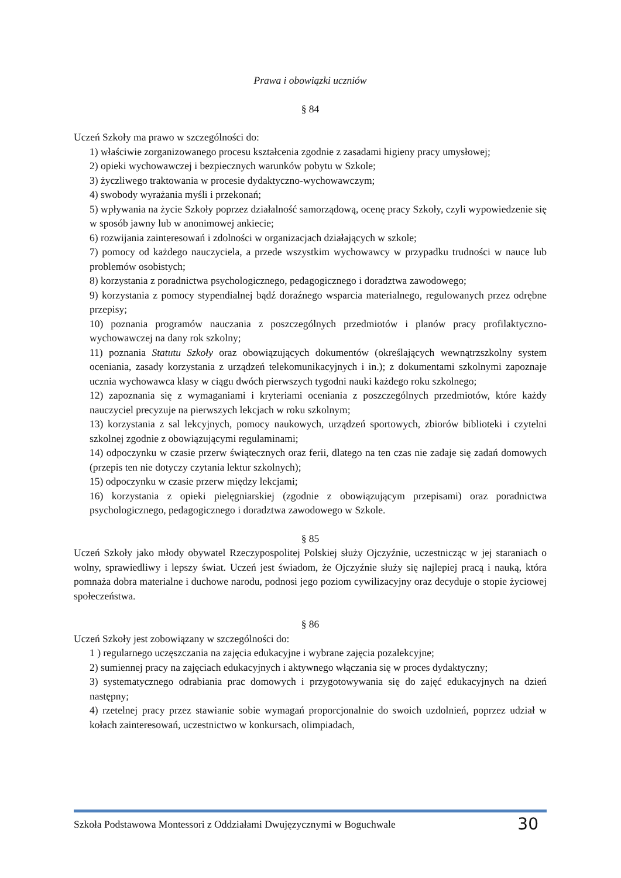Prawa i obowiązki uczniów
§ 84
Uczeń Szkoły ma prawo w szczególności do:
1) właściwie zorganizowanego procesu kształcenia zgodnie z zasadami higieny pracy umysłowej;
2) opieki wychowawczej i bezpiecznych warunków pobytu w Szkole;
3) życzliwego traktowania w procesie dydaktyczno-wychowawczym;
4) swobody wyrażania myśli i przekonań;
5) wpływania na życie Szkoły poprzez działalność samorządową, ocenę pracy Szkoły, czyli wypowiedzenie się w sposób jawny lub w anonimowej ankiecie;
6) rozwijania zainteresowań i zdolności w organizacjach działających w szkole;
7) pomocy od każdego nauczyciela, a przede wszystkim wychowawcy w przypadku trudności w nauce lub problemów osobistych;
8) korzystania z poradnictwa psychologicznego, pedagogicznego i doradztwa zawodowego;
9) korzystania z pomocy stypendialnej bądź doraźnego wsparcia materialnego, regulowanych przez odrębne przepisy;
10) poznania programów nauczania z poszczególnych przedmiotów i planów pracy profilaktyczno-wychowawczej na dany rok szkolny;
11) poznania Statutu Szkoły oraz obowiązujących dokumentów (określających wewnątrzszkolny system oceniania, zasady korzystania z urządzeń telekomunikacyjnych i in.); z dokumentami szkolnymi zapoznaje ucznia wychowawca klasy w ciągu dwóch pierwszych tygodni nauki każdego roku szkolnego;
12) zapoznania się z wymaganiami i kryteriami oceniania z poszczególnych przedmiotów, które każdy nauczyciel precyzuje na pierwszych lekcjach w roku szkolnym;
13) korzystania z sal lekcyjnych, pomocy naukowych, urządzeń sportowych, zbiorów biblioteki i czytelni szkolnej zgodnie z obowiązującymi regulaminami;
14) odpoczynku w czasie przerw świątecznych oraz ferii, dlatego na ten czas nie zadaje się zadań domowych (przepis ten nie dotyczy czytania lektur szkolnych);
15) odpoczynku w czasie przerw między lekcjami;
16) korzystania z opieki pielęgniarskiej (zgodnie z obowiązującym przepisami) oraz poradnictwa psychologicznego, pedagogicznego i doradztwa zawodowego w Szkole.
§ 85
Uczeń Szkoły jako młody obywatel Rzeczypospolitej Polskiej służy Ojczyźnie, uczestnicząc w jej staraniach o wolny, sprawiedliwy i lepszy świat. Uczeń jest świadom, że Ojczyźnie służy się najlepiej pracą i nauką, która pomnaża dobra materialne i duchowe narodu, podnosi jego poziom cywilizacyjny oraz decyduje o stopie życiowej społeczeństwa.
§ 86
Uczeń Szkoły jest zobowiązany w szczególności do:
1 ) regularnego uczęszczania na zajęcia edukacyjne i wybrane zajęcia pozalekcyjne;
2) sumiennej pracy na zajęciach edukacyjnych i aktywnego włączania się w proces dydaktyczny;
3) systematycznego odrabiania prac domowych i przygotowywania się do zajęć edukacyjnych na dzień następny;
4) rzetelnej pracy przez stawianie sobie wymagań proporcjonalnie do swoich uzdolnień, poprzez udział w kołach zainteresowań, uczestnictwo w konkursach, olimpiadach,
Szkoła Podstawowa Montessori z Oddziałami Dwujęzycznymi w Boguchwale 30